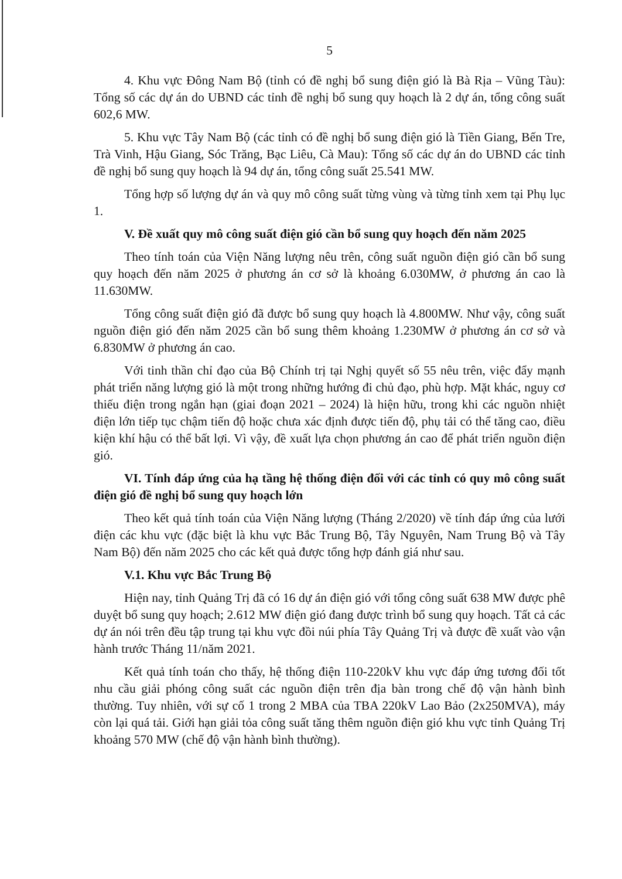5
4. Khu vực Đông Nam Bộ (tỉnh có đề nghị bổ sung điện gió là Bà Rịa – Vũng Tàu): Tổng số các dự án do UBND các tỉnh đề nghị bổ sung quy hoạch là 2 dự án, tổng công suất 602,6 MW.
5. Khu vực Tây Nam Bộ (các tỉnh có đề nghị bổ sung điện gió là Tiền Giang, Bến Tre, Trà Vinh, Hậu Giang, Sóc Trăng, Bạc Liêu, Cà Mau): Tổng số các dự án do UBND các tỉnh đề nghị bổ sung quy hoạch là 94 dự án, tổng công suất 25.541 MW.
Tổng hợp số lượng dự án và quy mô công suất từng vùng và từng tỉnh xem tại Phụ lục 1.
V. Đề xuất quy mô công suất điện gió cần bổ sung quy hoạch đến năm 2025
Theo tính toán của Viện Năng lượng nêu trên, công suất nguồn điện gió cần bổ sung quy hoạch đến năm 2025 ở phương án cơ sở là khoảng 6.030MW, ở phương án cao là 11.630MW.
Tổng công suất điện gió đã được bổ sung quy hoạch là 4.800MW. Như vậy, công suất nguồn điện gió đến năm 2025 cần bổ sung thêm khoảng 1.230MW ở phương án cơ sở và 6.830MW ở phương án cao.
Với tinh thần chỉ đạo của Bộ Chính trị tại Nghị quyết số 55 nêu trên, việc đẩy mạnh phát triển năng lượng gió là một trong những hướng đi chủ đạo, phù hợp. Mặt khác, nguy cơ thiếu điện trong ngắn hạn (giai đoạn 2021 – 2024) là hiện hữu, trong khi các nguồn nhiệt điện lớn tiếp tục chậm tiến độ hoặc chưa xác định được tiến độ, phụ tải có thể tăng cao, điều kiện khí hậu có thể bất lợi. Vì vậy, đề xuất lựa chọn phương án cao để phát triển nguồn điện gió.
VI. Tính đáp ứng của hạ tầng hệ thống điện đối với các tỉnh có quy mô công suất điện gió đề nghị bổ sung quy hoạch lớn
Theo kết quả tính toán của Viện Năng lượng (Tháng 2/2020) về tính đáp ứng của lưới điện các khu vực (đặc biệt là khu vực Bắc Trung Bộ, Tây Nguyên, Nam Trung Bộ và Tây Nam Bộ) đến năm 2025 cho các kết quả được tổng hợp đánh giá như sau.
V.1. Khu vực Bắc Trung Bộ
Hiện nay, tỉnh Quảng Trị đã có 16 dự án điện gió với tổng công suất 638 MW được phê duyệt bổ sung quy hoạch; 2.612 MW điện gió đang được trình bổ sung quy hoạch. Tất cả các dự án nói trên đều tập trung tại khu vực đồi núi phía Tây Quảng Trị và được đề xuất vào vận hành trước Tháng 11/năm 2021.
Kết quả tính toán cho thấy, hệ thống điện 110-220kV khu vực đáp ứng tương đối tốt nhu cầu giải phóng công suất các nguồn điện trên địa bàn trong chế độ vận hành bình thường. Tuy nhiên, với sự cố 1 trong 2 MBA của TBA 220kV Lao Bảo (2x250MVA), máy còn lại quá tải. Giới hạn giải tỏa công suất tăng thêm nguồn điện gió khu vực tỉnh Quảng Trị khoảng 570 MW (chế độ vận hành bình thường).